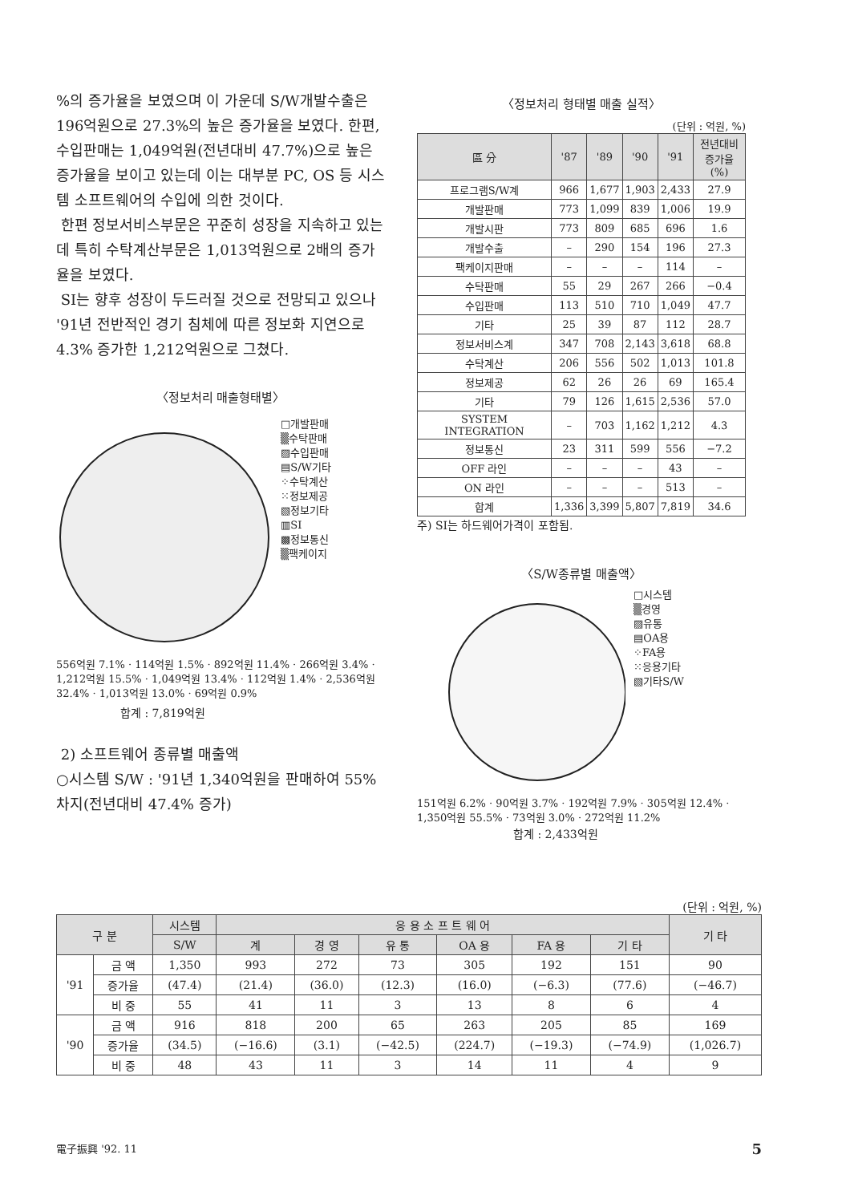%의 증가율을 보였으며 이 가운데 S/W개발수출은 196억원으로 27.3%의 높은 증가율을 보였다. 한편, 수입판매는 1,049억원(전년대비 47.7%)으로 높은 증가율을 보이고 있는데 이는 대부분 PC, OS 등 시스템 소프트웨어의 수입에 의한 것이다.
한편 정보서비스부문은 꾸준히 성장을 지속하고 있는데 특히 수탁계산부문은 1,013억원으로 2배의 증가율을 보였다.
SI는 향후 성장이 두드러질 것으로 전망되고 있으나 '91년 전반적인 경기 침체에 따른 정보화 지연으로 4.3% 증가한 1,212억원으로 그쳤다.
〈정보처리 매출형태별〉
□개발판매
▒수탁판매
▨수입판매
▤S/W기타
⁘수탁계산
⁙정보제공
▧정보기타
▥SI
▩정보통신
▒팩케이지
556억원 7.1% · 114억원 1.5% · 892억원 11.4% · 266억원 3.4% · 1,212억원 15.5% · 1,049억원 13.4% · 112억원 1.4% · 2,536억원 32.4% · 1,013억원 13.0% · 69억원 0.9%
합계 : 7,819억원
2) 소프트웨어 종류별 매출액
○시스템 S/W : '91년 1,340억원을 판매하여 55% 차지(전년대비 47.4% 증가)
〈정보처리 형태별 매출 실적〉
(단위 : 억원, %)
| 區 分 | '87 | '89 | '90 | '91 | 전년대비 증가율(%) |
| --- | --- | --- | --- | --- | --- |
| 프로그램S/W계 | 966 | 1,677 | 1,903 | 2,433 | 27.9 |
| 개발판매 | 773 | 1,099 | 839 | 1,006 | 19.9 |
| 개발시판 | 773 | 809 | 685 | 696 | 1.6 |
| 개발수출 | – | 290 | 154 | 196 | 27.3 |
| 팩케이지판매 | – | – | – | 114 | – |
| 수탁판매 | 55 | 29 | 267 | 266 | −0.4 |
| 수입판매 | 113 | 510 | 710 | 1,049 | 47.7 |
| 기타 | 25 | 39 | 87 | 112 | 28.7 |
| 정보서비스계 | 347 | 708 | 2,143 | 3,618 | 68.8 |
| 수탁계산 | 206 | 556 | 502 | 1,013 | 101.8 |
| 정보제공 | 62 | 26 | 26 | 69 | 165.4 |
| 기타 | 79 | 126 | 1,615 | 2,536 | 57.0 |
| SYSTEM INTEGRATION | – | 703 | 1,162 | 1,212 | 4.3 |
| 정보통신 | 23 | 311 | 599 | 556 | −7.2 |
| OFF 라인 | – | – | – | 43 | – |
| ON 라인 | – | – | – | 513 | – |
| 합계 | 1,336 | 3,399 | 5,807 | 7,819 | 34.6 |
주) SI는 하드웨어가격이 포함됨.
〈S/W종류별 매출액〉
□시스템
▒경영
▨유통
▤OA용
⁘FA용
⁙응용기타
▧기타S/W
151억원 6.2% · 90억원 3.7% · 192억원 7.9% · 305억원 12.4% · 1,350억원 55.5% · 73억원 3.0% · 272억원 11.2%
합계 : 2,433억원
(단위 : 억원, %)
| 구 분 | | 시스템 | 응 용 소 프 트 웨 어 | | | | | | 기 타 |
| --- | --- | --- | --- | --- | --- | --- | --- | --- | --- |
| | | S/W | 계 | 경 영 | 유 통 | OA 용 | FA 용 | 기 타 | |
| '91 | 금 액 | 1,350 | 993 | 272 | 73 | 305 | 192 | 151 | 90 |
| | 증가율 | (47.4) | (21.4) | (36.0) | (12.3) | (16.0) | (−6.3) | (77.6) | (−46.7) |
| | 비 중 | 55 | 41 | 11 | 3 | 13 | 8 | 6 | 4 |
| '90 | 금 액 | 916 | 818 | 200 | 65 | 263 | 205 | 85 | 169 |
| | 증가율 | (34.5) | (−16.6) | (3.1) | (−42.5) | (224.7) | (−19.3) | (−74.9) | (1,026.7) |
| | 비 중 | 48 | 43 | 11 | 3 | 14 | 11 | 4 | 9 |
電子振興 '92. 11 5